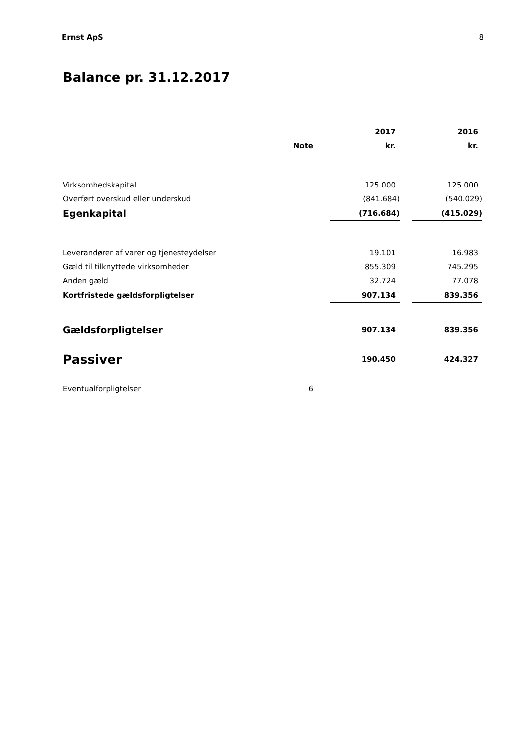Ernst ApS 8
Balance pr. 31.12.2017
| | | | 2017 | | 2016 |
| --- | --- | --- | --- | --- | --- |
| | Note | | kr. | | kr. |
| Virksomhedskapital | | | 125.000 | | 125.000 |
| Overført overskud eller underskud | | | (841.684) | | (540.029) |
| Egenkapital | | | (716.684) | | (415.029) |
| Leverandører af varer og tjenesteydelser | | | 19.101 | | 16.983 |
| Gæld til tilknyttede virksomheder | | | 855.309 | | 745.295 |
| Anden gæld | | | 32.724 | | 77.078 |
| Kortfristede gældsforpligtelser | | | 907.134 | | 839.356 |
| Gældsforpligtelser | | | 907.134 | | 839.356 |
| Passiver | | | 190.450 | | 424.327 |
| Eventualforpligtelser | 6 | | | | |